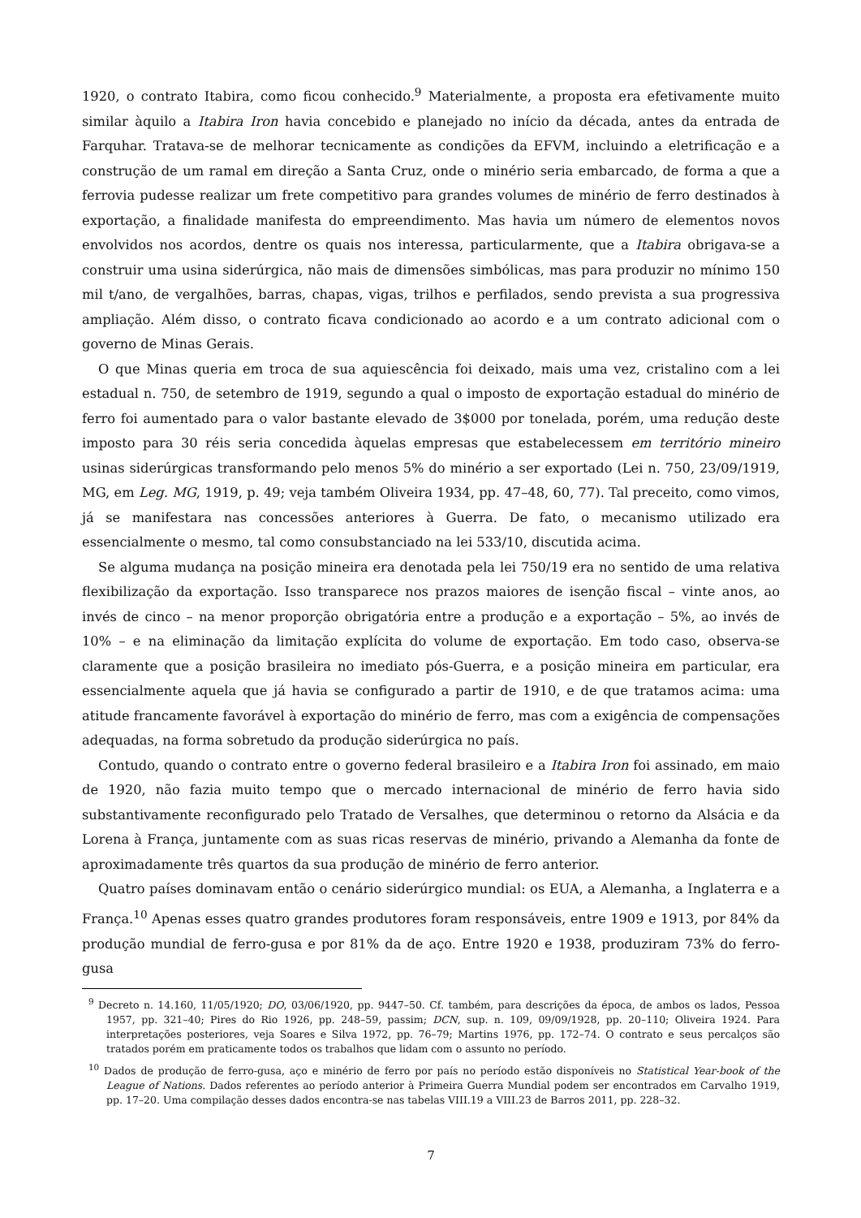1920, o contrato Itabira, como ficou conhecido.<sup>9</sup> Materialmente, a proposta era efetivamente muito similar àquilo a Itabira Iron havia concebido e planejado no início da década, antes da entrada de Farquhar. Tratava-se de melhorar tecnicamente as condições da EFVM, incluindo a eletrificação e a construção de um ramal em direção a Santa Cruz, onde o minério seria embarcado, de forma a que a ferrovia pudesse realizar um frete competitivo para grandes volumes de minério de ferro destinados à exportação, a finalidade manifesta do empreendimento. Mas havia um número de elementos novos envolvidos nos acordos, dentre os quais nos interessa, particularmente, que a Itabira obrigava-se a construir uma usina siderúrgica, não mais de dimensões simbólicas, mas para produzir no mínimo 150 mil t/ano, de vergalhões, barras, chapas, vigas, trilhos e perfilados, sendo prevista a sua progressiva ampliação. Além disso, o contrato ficava condicionado ao acordo e a um contrato adicional com o governo de Minas Gerais.
O que Minas queria em troca de sua aquiescência foi deixado, mais uma vez, cristalino com a lei estadual n. 750, de setembro de 1919, segundo a qual o imposto de exportação estadual do minério de ferro foi aumentado para o valor bastante elevado de 3$000 por tonelada, porém, uma redução deste imposto para 30 réis seria concedida àquelas empresas que estabelecessem em território mineiro usinas siderúrgicas transformando pelo menos 5% do minério a ser exportado (Lei n. 750, 23/09/1919, MG, em Leg. MG, 1919, p. 49; veja também Oliveira 1934, pp. 47–48, 60, 77). Tal preceito, como vimos, já se manifestara nas concessões anteriores à Guerra. De fato, o mecanismo utilizado era essencialmente o mesmo, tal como consubstanciado na lei 533/10, discutida acima.
Se alguma mudança na posição mineira era denotada pela lei 750/19 era no sentido de uma relativa flexibilização da exportação. Isso transparece nos prazos maiores de isenção fiscal – vinte anos, ao invés de cinco – na menor proporção obrigatória entre a produção e a exportação – 5%, ao invés de 10% – e na eliminação da limitação explícita do volume de exportação. Em todo caso, observa-se claramente que a posição brasileira no imediato pós-Guerra, e a posição mineira em particular, era essencialmente aquela que já havia se configurado a partir de 1910, e de que tratamos acima: uma atitude francamente favorável à exportação do minério de ferro, mas com a exigência de compensações adequadas, na forma sobretudo da produção siderúrgica no país.
Contudo, quando o contrato entre o governo federal brasileiro e a Itabira Iron foi assinado, em maio de 1920, não fazia muito tempo que o mercado internacional de minério de ferro havia sido substantivamente reconfigurado pelo Tratado de Versalhes, que determinou o retorno da Alsácia e da Lorena à França, juntamente com as suas ricas reservas de minério, privando a Alemanha da fonte de aproximadamente três quartos da sua produção de minério de ferro anterior.
Quatro países dominavam então o cenário siderúrgico mundial: os EUA, a Alemanha, a Inglaterra e a França.<sup>10</sup> Apenas esses quatro grandes produtores foram responsáveis, entre 1909 e 1913, por 84% da produção mundial de ferro-gusa e por 81% da de aço. Entre 1920 e 1938, produziram 73% do ferro-gusa
<sup>9</sup> Decreto n. 14.160, 11/05/1920; DO, 03/06/1920, pp. 9447–50. Cf. também, para descrições da época, de ambos os lados, Pessoa 1957, pp. 321–40; Pires do Rio 1926, pp. 248–59, passim; DCN, sup. n. 109, 09/09/1928, pp. 20–110; Oliveira 1924. Para interpretações posteriores, veja Soares e Silva 1972, pp. 76–79; Martins 1976, pp. 172–74. O contrato e seus percalços são tratados porém em praticamente todos os trabalhos que lidam com o assunto no período.
<sup>10</sup> Dados de produção de ferro-gusa, aço e minério de ferro por país no período estão disponíveis no Statistical Year-book of the League of Nations. Dados referentes ao período anterior à Primeira Guerra Mundial podem ser encontrados em Carvalho 1919, pp. 17–20. Uma compilação desses dados encontra-se nas tabelas VIII.19 a VIII.23 de Barros 2011, pp. 228–32.
7